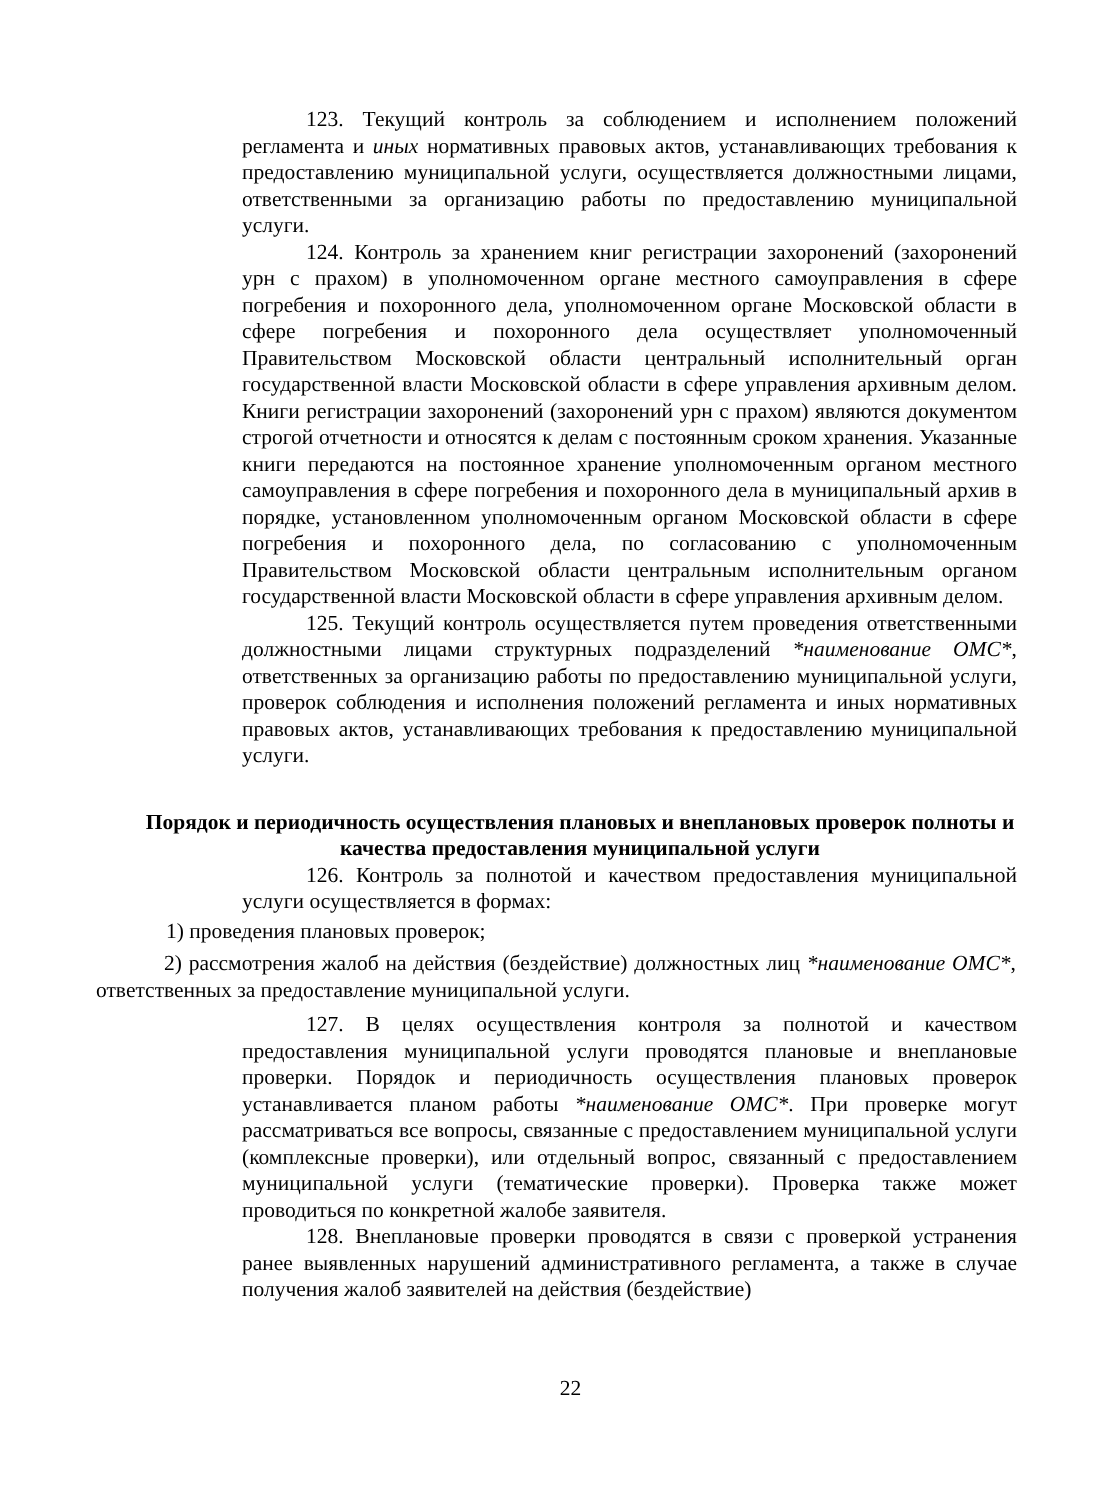123. Текущий контроль за соблюдением и исполнением положений регламента и иных нормативных правовых актов, устанавливающих требования к предоставлению муниципальной услуги, осуществляется должностными лицами, ответственными за организацию работы по предоставлению муниципальной услуги.
124. Контроль за хранением книг регистрации захоронений (захоронений урн с прахом) в уполномоченном органе местного самоуправления в сфере погребения и похоронного дела, уполномоченном органе Московской области в сфере погребения и похоронного дела осуществляет уполномоченный Правительством Московской области центральный исполнительный орган государственной власти Московской области в сфере управления архивным делом. Книги регистрации захоронений (захоронений урн с прахом) являются документом строгой отчетности и относятся к делам с постоянным сроком хранения. Указанные книги передаются на постоянное хранение уполномоченным органом местного самоуправления в сфере погребения и похоронного дела в муниципальный архив в порядке, установленном уполномоченным органом Московской области в сфере погребения и похоронного дела, по согласованию с уполномоченным Правительством Московской области центральным исполнительным органом государственной власти Московской области в сфере управления архивным делом.
125. Текущий контроль осуществляется путем проведения ответственными должностными лицами структурных подразделений *наименование ОМС*, ответственных за организацию работы по предоставлению муниципальной услуги, проверок соблюдения и исполнения положений регламента и иных нормативных правовых актов, устанавливающих требования к предоставлению муниципальной услуги.
Порядок и периодичность осуществления плановых и внеплановых проверок полноты и качества предоставления муниципальной услуги
126. Контроль за полнотой и качеством предоставления муниципальной услуги осуществляется в формах:
1) проведения плановых проверок;
2) рассмотрения жалоб на действия (бездействие) должностных лиц *наименование ОМС*, ответственных за предоставление муниципальной услуги.
127. В целях осуществления контроля за полнотой и качеством предоставления муниципальной услуги проводятся плановые и внеплановые проверки. Порядок и периодичность осуществления плановых проверок устанавливается планом работы *наименование ОМС*. При проверке могут рассматриваться все вопросы, связанные с предоставлением муниципальной услуги (комплексные проверки), или отдельный вопрос, связанный с предоставлением муниципальной услуги (тематические проверки). Проверка также может проводиться по конкретной жалобе заявителя.
128. Внеплановые проверки проводятся в связи с проверкой устранения ранее выявленных нарушений административного регламента, а также в случае получения жалоб заявителей на действия (бездействие)
22